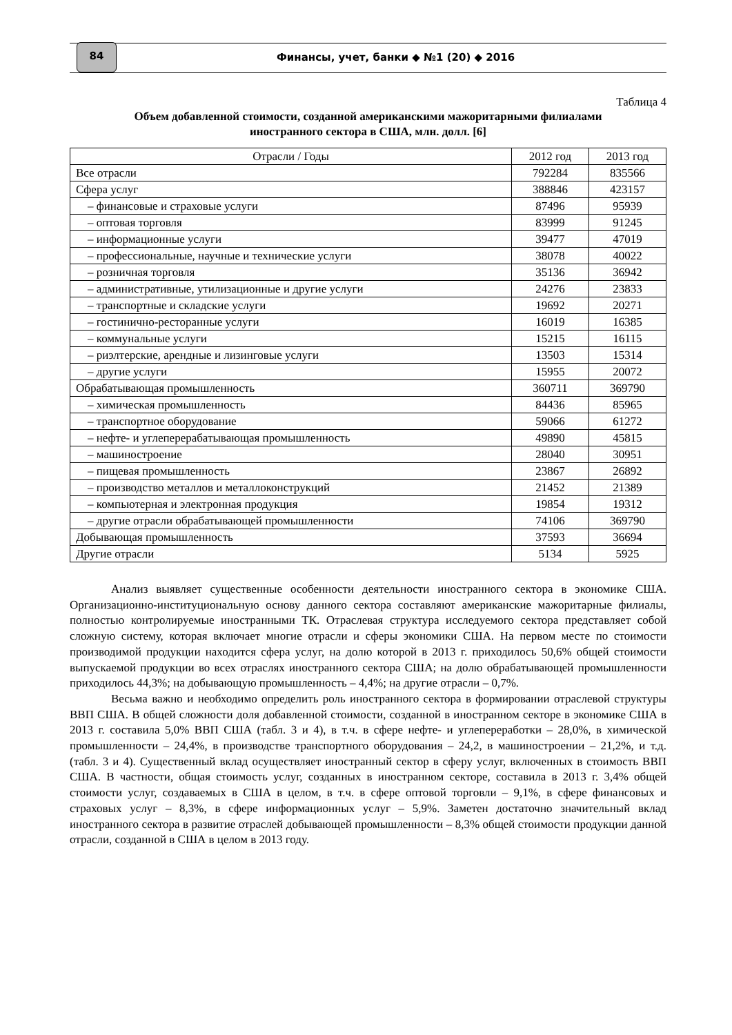84
Финансы, учет, банки ◆ №1 (20) ◆ 2016
Таблица 4
Объем добавленной стоимости, созданной американскими мажоритарными филиалами
иностранного сектора в США, млн. долл. [6]
| Отрасли / Годы | 2012 год | 2013 год |
| --- | --- | --- |
| Все отрасли | 792284 | 835566 |
| Сфера услуг | 388846 | 423157 |
| – финансовые и страховые услуги | 87496 | 95939 |
| – оптовая торговля | 83999 | 91245 |
| – информационные услуги | 39477 | 47019 |
| – профессиональные, научные и технические услуги | 38078 | 40022 |
| – розничная торговля | 35136 | 36942 |
| – административные, утилизационные и другие услуги | 24276 | 23833 |
| – транспортные и складские услуги | 19692 | 20271 |
| – гостинично-ресторанные услуги | 16019 | 16385 |
| – коммунальные услуги | 15215 | 16115 |
| – риэлтерские, арендные и лизинговые услуги | 13503 | 15314 |
| – другие услуги | 15955 | 20072 |
| Обрабатывающая промышленность | 360711 | 369790 |
| – химическая промышленность | 84436 | 85965 |
| – транспортное оборудование | 59066 | 61272 |
| – нефте- и углеперерабатывающая промышленность | 49890 | 45815 |
| – машиностроение | 28040 | 30951 |
| – пищевая промышленность | 23867 | 26892 |
| – производство металлов и металлоконструкций | 21452 | 21389 |
| – компьютерная и электронная продукция | 19854 | 19312 |
| – другие отрасли обрабатывающей промышленности | 74106 | 369790 |
| Добывающая промышленность | 37593 | 36694 |
| Другие отрасли | 5134 | 5925 |
Анализ выявляет существенные особенности деятельности иностранного сектора в экономике США. Организационно-институциональную основу данного сектора составляют американские мажоритарные филиалы, полностью контролируемые иностранными ТК. Отраслевая структура исследуемого сектора представляет собой сложную систему, которая включает многие отрасли и сферы экономики США. На первом месте по стоимости производимой продукции находится сфера услуг, на долю которой в 2013 г. приходилось 50,6% общей стоимости выпускаемой продукции во всех отраслях иностранного сектора США; на долю обрабатывающей промышленности приходилось 44,3%; на добывающую промышленность – 4,4%; на другие отрасли – 0,7%.
Весьма важно и необходимо определить роль иностранного сектора в формировании отраслевой структуры ВВП США. В общей сложности доля добавленной стоимости, созданной в иностранном секторе в экономике США в 2013 г. составила 5,0% ВВП США (табл. 3 и 4), в т.ч. в сфере нефте- и углепереработки – 28,0%, в химической промышленности – 24,4%, в производстве транспортного оборудования – 24,2, в машиностроении – 21,2%, и т.д. (табл. 3 и 4). Существенный вклад осуществляет иностранный сектор в сферу услуг, включенных в стоимость ВВП США. В частности, общая стоимость услуг, созданных в иностранном секторе, составила в 2013 г. 3,4% общей стоимости услуг, создаваемых в США в целом, в т.ч. в сфере оптовой торговли – 9,1%, в сфере финансовых и страховых услуг – 8,3%, в сфере информационных услуг – 5,9%. Заметен достаточно значительный вклад иностранного сектора в развитие отраслей добывающей промышленности – 8,3% общей стоимости продукции данной отрасли, созданной в США в целом в 2013 году.